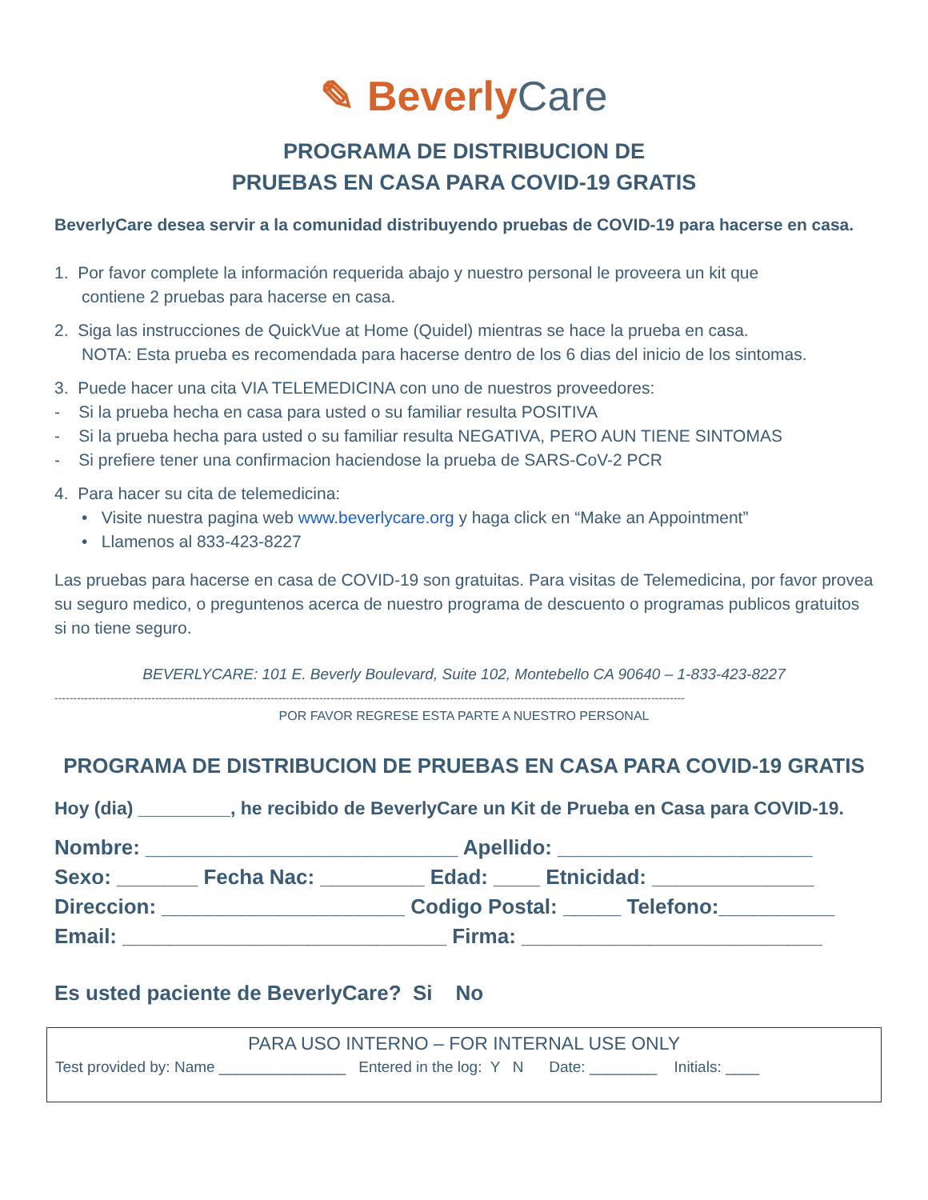✎ Beverly Care
PROGRAMA DE DISTRIBUCION DE
PRUEBAS EN CASA PARA COVID-19 GRATIS
BeverlyCare desea servir a la comunidad distribuyendo pruebas de COVID-19 para hacerse en casa.
1. Por favor complete la información requerida abajo y nuestro personal le proveera un kit que
contiene 2 pruebas para hacerse en casa.
2. Siga las instrucciones de QuickVue at Home (Quidel) mientras se hace la prueba en casa.
NOTA: Esta prueba es recomendada para hacerse dentro de los 6 dias del inicio de los sintomas.
3. Puede hacer una cita VIA TELEMEDICINA con uno de nuestros proveedores:
- Si la prueba hecha en casa para usted o su familiar resulta POSITIVA
- Si la prueba hecha para usted o su familiar resulta NEGATIVA, PERO AUN TIENE SINTOMAS
- Si prefiere tener una confirmacion haciendose la prueba de SARS-CoV-2 PCR
4. Para hacer su cita de telemedicina:
• Visite nuestra pagina web www.beverlycare.org y haga click en “Make an Appointment”
• Llamenos al 833-423-8227
Las pruebas para hacerse en casa de COVID-19 son gratuitas. Para visitas de Telemedicina, por favor provea su seguro medico, o preguntenos acerca de nuestro programa de descuento o programas publicos gratuitos si no tiene seguro.
BEVERLYCARE: 101 E. Beverly Boulevard, Suite 102, Montebello CA 90640 – 1-833-423-8227
-------------------------------------------------------------------------------------------------------------------------------------------------------------------------
POR FAVOR REGRESE ESTA PARTE A NUESTRO PERSONAL
PROGRAMA DE DISTRIBUCION DE PRUEBAS EN CASA PARA COVID-19 GRATIS
Hoy (dia) _________, he recibido de BeverlyCare un Kit de Prueba en Casa para COVID-19.
Nombre: ___________________________ Apellido: ______________________
Sexo: _______ Fecha Nac: _________ Edad: ____ Etnicidad: ______________
Direccion: _____________________ Codigo Postal: _____ Telefono:__________
Email: ____________________________ Firma: __________________________
Es usted paciente de BeverlyCare? Si No
PARA USO INTERNO – FOR INTERNAL USE ONLY
Test provided by: Name _______________ Entered in the log: Y N Date: ________ Initials: ____